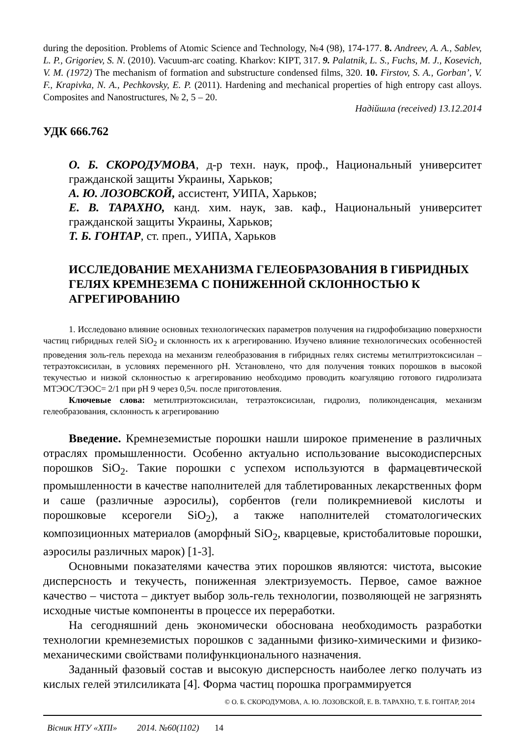during the deposition. Problems of Atomic Science and Technology, №4 (98), 174-177. 8. Andreev, A. A., Sablev, L. P., Grigoriev, S. N. (2010). Vacuum-arc coating. Kharkov: KIPT, 317. 9. Palatnik, L. S., Fuchs, M. J., Kosevich, V. M. (1972) The mechanism of formation and substructure condensed films, 320. 10. Firstov, S. A., Gorban’, V. F., Krapivka, N. A., Pechkovsky, E. P. (2011). Hardening and mechanical properties of high entropy cast alloys. Composites and Nanostructures, № 2, 5 – 20.
Надійшла (received) 13.12.2014
УДК 666.762
О. Б. СКОРОДУМОВА, д-р техн. наук, проф., Национальный университет гражданской защиты Украины, Харьков;
А. Ю. ЛОЗОВСКОЙ, ассистент, УИПА, Харьков;
Е. В. ТАРАХНО, канд. хим. наук, зав. каф., Национальный университет гражданской защиты Украины, Харьков;
Т. Б. ГОНТАР, ст. преп., УИПА, Харьков
ИССЛЕДОВАНИЕ МЕХАНИЗМА ГЕЛЕОБРАЗОВАНИЯ В ГИБРИДНЫХ ГЕЛЯХ КРЕМНЕЗЕМА С ПОНИЖЕННОЙ СКЛОННОСТЬЮ К АГРЕГИРОВАНИЮ
1. Исследовано влияние основных технологических параметров получения на гидрофобизацию поверхности частиц гибридных гелей SiO<sub>2</sub> и склонность их к агрегированию. Изучено влияние технологических особенностей проведения золь-гель перехода на механизм гелеобразования в гибридных гелях системы метилтриэтоксисилан – тетраэтоксисилан, в условиях переменного pH. Установлено, что для получения тонких порошков в высокой текучестью и низкой склонностью к агрегированию необходимо проводить коагуляцию готового гидролизата МТЭОС/ТЭОС= 2/1 при pH 9 через 0,5ч. после приготовления.
Ключевые слова: метилтриэтоксисилан, тетраэтоксисилан, гидролиз, поликонденсация, механизм гелеобразования, склонность к агрегированию
Введение. Кремнеземистые порошки нашли широкое применение в различных отраслях промышленности. Особенно актуально использование высокодисперсных порошков SiO<sub>2</sub>. Такие порошки с успехом используются в фармацевтической промышленности в качестве наполнителей для таблетированных лекарственных форм и саше (различные аэросилы), сорбентов (гели поликремниевой кислоты и порошковые ксерогели SiO<sub>2</sub>), а также наполнителей стоматологических композиционных материалов (аморфный SiO<sub>2</sub>, кварцевые, кристобалитовые порошки, аэросилы различных марок) [1-3].
Основными показателями качества этих порошков являются: чистота, высокие дисперсность и текучесть, пониженная электризуемость. Первое, самое важное качество – чистота – диктует выбор золь-гель технологии, позволяющей не загрязнять исходные чистые компоненты в процессе их переработки.
На сегодняшний день экономически обоснована необходимость разработки технологии кремнеземистых порошков с заданными физико-химическими и физико-механическими свойствами полифункционального назначения.
Заданный фазовый состав и высокую дисперсность наиболее легко получать из кислых гелей этилсиликата [4]. Форма частиц порошка программируется
© О. Б. СКОРОДУМОВА, А. Ю. ЛОЗОВСКОЙ, Е. В. ТАРАХНО, Т. Б. ГОНТАР, 2014
Вісник НТУ «ХПІ» 2014. №60(1102) 14